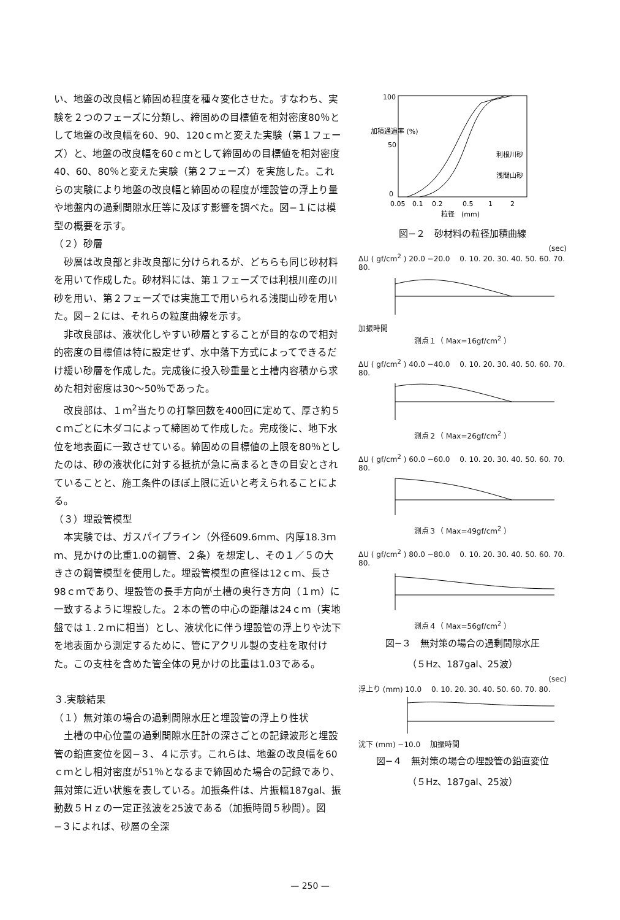い、地盤の改良幅と締固め程度を種々変化させた。すなわち、実験を２つのフェーズに分類し、締固めの目標値を相対密度80％として地盤の改良幅を60、90、120ｃｍと変えた実験（第１フェーズ）と、地盤の改良幅を60ｃｍとして締固めの目標値を相対密度40、60、80％と変えた実験（第２フェーズ）を実施した。これらの実験により地盤の改良幅と締固めの程度が埋設管の浮上り量や地盤内の過剰間隙水圧等に及ぼす影響を調べた。図−１には模型の概要を示す。
（２）砂層
砂層は改良部と非改良部に分けられるが、どちらも同じ砂材料を用いて作成した。砂材料には、第１フェーズでは利根川産の川砂を用い、第２フェーズでは実施工で用いられる浅間山砂を用いた。図−２には、それらの粒度曲線を示す。
非改良部は、液状化しやすい砂層とすることが目的なので相対的密度の目標値は特に設定せず、水中落下方式によってできるだけ緩い砂層を作成した。完成後に投入砂重量と土槽内容積から求めた相対密度は30〜50％であった。
改良部は、１ｍ<sup>2</sup>当たりの打撃回数を400回に定めて、厚さ約５ｃｍごとに木ダコによって締固めて作成した。完成後に、地下水位を地表面に一致させている。締固めの目標値の上限を80％としたのは、砂の液状化に対する抵抗が急に高まるときの目安とされていることと、施工条件のほぼ上限に近いと考えられることによる。
（３）埋設管模型
本実験では、ガスパイプライン（外径609.6mm、内厚18.3ｍｍ、見かけの比重1.0の鋼管、２条）を想定し、その１／５の大きさの鋼管模型を使用した。埋設管模型の直径は12ｃｍ、長さ98ｃｍであり、埋設管の長手方向が土槽の奥行き方向（１ｍ）に一致するように埋設した。２本の管の中心の距離は24ｃｍ（実地盤では１.２ｍに相当）とし、液状化に伴う埋設管の浮上りや沈下を地表面から測定するために、管にアクリル製の支柱を取付けた。この支柱を含めた管全体の見かけの比重は1.03である。
３.実験結果
（１）無対策の場合の過剰間隙水圧と埋設管の浮上り性状
土槽の中心位置の過剰間隙水圧計の深さごとの記録波形と埋設管の鉛直変位を図−３、４に示す。これらは、地盤の改良幅を60ｃｍとし相対密度が51％となるまで締固めた場合の記録であり、無対策に近い状態を表している。加振条件は、片振幅187gal、振動数５Ｈｚの一定正弦波を25波である（加振時間５秒間）。図−３によれば、砂層の全深
100
50
0
0.05
0.1
0.2
0.5
1
2
利根川砂
浅間山砂
加積通過率 (%)
粒径　(mm)
図−２　砂材料の粒径加積曲線
(sec)
ΔU ( gf/cm<sup>2</sup> ) 20.0 −20.0 　0. 10. 20. 30. 40. 50. 60. 70. 80.
加振時間
測点１（ Max=16gf/cm<sup>2</sup> ）
ΔU ( gf/cm<sup>2</sup> ) 40.0 −40.0 　0. 10. 20. 30. 40. 50. 60. 70. 80.
測点２（ Max=26gf/cm<sup>2</sup> ）
ΔU ( gf/cm<sup>2</sup> ) 60.0 −60.0 　0. 10. 20. 30. 40. 50. 60. 70. 80.
測点３（ Max=49gf/cm<sup>2</sup> ）
ΔU ( gf/cm<sup>2</sup> ) 80.0 −80.0 　0. 10. 20. 30. 40. 50. 60. 70. 80.
測点４（ Max=56gf/cm<sup>2</sup> ）
図−３　無対策の場合の過剰間隙水圧
（５Hz、187gal、25波）
(sec)
浮上り (mm) 10.0 　0. 10. 20. 30. 40. 50. 60. 70. 80.
沈下 (mm) −10.0 　加振時間
図−４　無対策の場合の埋設管の鉛直変位
（５Hz、187gal、25波）
— 250 —